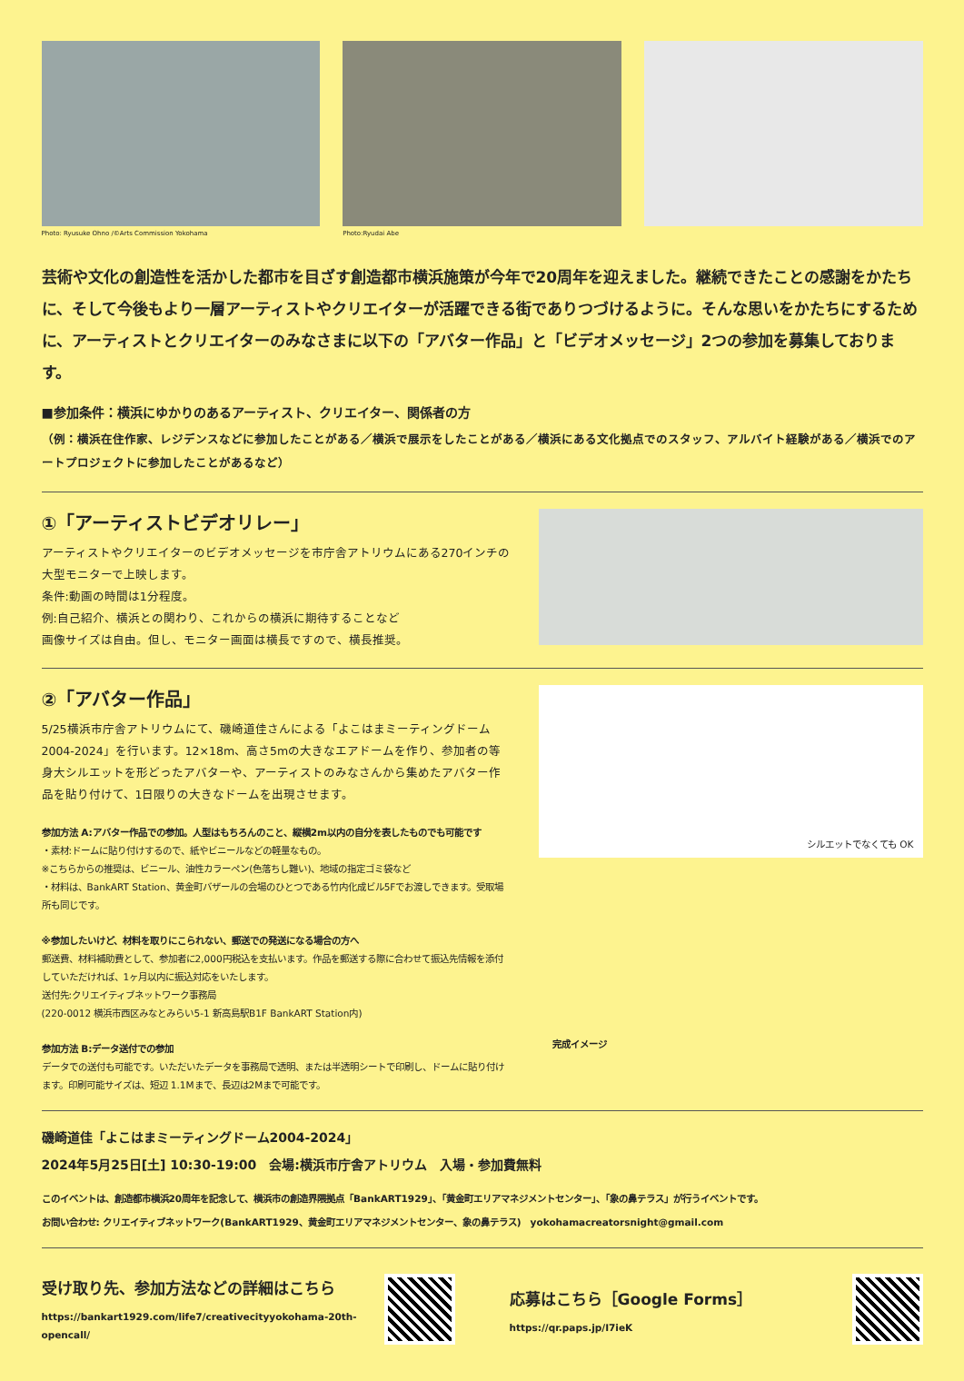Photo: Ryusuke Ohno /©Arts Commission Yokohama
Photo:Ryudai Abe
芸術や文化の創造性を活かした都市を目ざす創造都市横浜施策が今年で20周年を迎えました。継続できたことの感謝をかたちに、そして今後もより一層アーティストやクリエイターが活躍できる街でありつづけるように。そんな思いをかたちにするために、アーティストとクリエイターのみなさまに以下の「アバター作品」と「ビデオメッセージ」2つの参加を募集しております。
■参加条件：横浜にゆかりのあるアーティスト、クリエイター、関係者の方
（例：横浜在住作家、レジデンスなどに参加したことがある／横浜で展示をしたことがある／横浜にある文化拠点でのスタッフ、アルバイト経験がある／横浜でのアートプロジェクトに参加したことがあるなど）
①「アーティストビデオリレー」
アーティストやクリエイターのビデオメッセージを市庁舎アトリウムにある270インチの大型モニターで上映します。
条件:動画の時間は1分程度。
例:自己紹介、横浜との関わり、これからの横浜に期待することなど
画像サイズは自由。但し、モニター画面は横長ですので、横長推奨。
②「アバター作品」
5/25横浜市庁舎アトリウムにて、磯崎道佳さんによる「よこはまミーティングドーム2004-2024」を行います。12×18m、高さ5mの大きなエアドームを作り、参加者の等身大シルエットを形どったアバターや、アーティストのみなさんから集めたアバター作品を貼り付けて、1日限りの大きなドームを出現させます。
参加方法 A:アバター作品での参加。人型はもちろんのこと、縦横2m以内の自分を表したものでも可能です
・素材:ドームに貼り付けするので、紙やビニールなどの軽量なもの。
※こちらからの推奨は、ビニール、油性カラーペン(色落ちし難い)、地域の指定ゴミ袋など
・材料は、BankART Station、黄金町バザールの会場のひとつである竹内化成ビル5Fでお渡しできます。受取場所も同じです。
※参加したいけど、材料を取りにこられない、郵送での発送になる場合の方へ
郵送費、材料補助費として、参加者に2,000円税込を支払います。作品を郵送する際に合わせて振込先情報を添付していただければ、1ヶ月以内に振込対応をいたします。
送付先:クリエイティブネットワーク事務局
(220-0012 横浜市西区みなとみらい5-1 新高島駅B1F BankART Station内)
参加方法 B:データ送付での参加
データでの送付も可能です。いただいたデータを事務局で透明、または半透明シートで印刷し、ドームに貼り付けます。印刷可能サイズは、短辺 1.1Mまで、長辺は2Mまで可能です。
シルエットでなくても OK
完成イメージ
磯崎道佳「よこはまミーティングドーム2004-2024」
2024年5月25日[土] 10:30-19:00　会場:横浜市庁舎アトリウム　入場・参加費無料
このイベントは、創造都市横浜20周年を記念して、横浜市の創造界隈拠点「BankART1929」、「黄金町エリアマネジメントセンター」、「象の鼻テラス」が行うイベントです。
お問い合わせ: クリエイティブネットワーク(BankART1929、黄金町エリアマネジメントセンター、象の鼻テラス)　yokohamacreatorsnight@gmail.com
受け取り先、参加方法などの詳細はこちら
https://bankart1929.com/life7/creativecityyokohama-20th-opencall/
応募はこちら［Google Forms］
https://qr.paps.jp/I7ieK